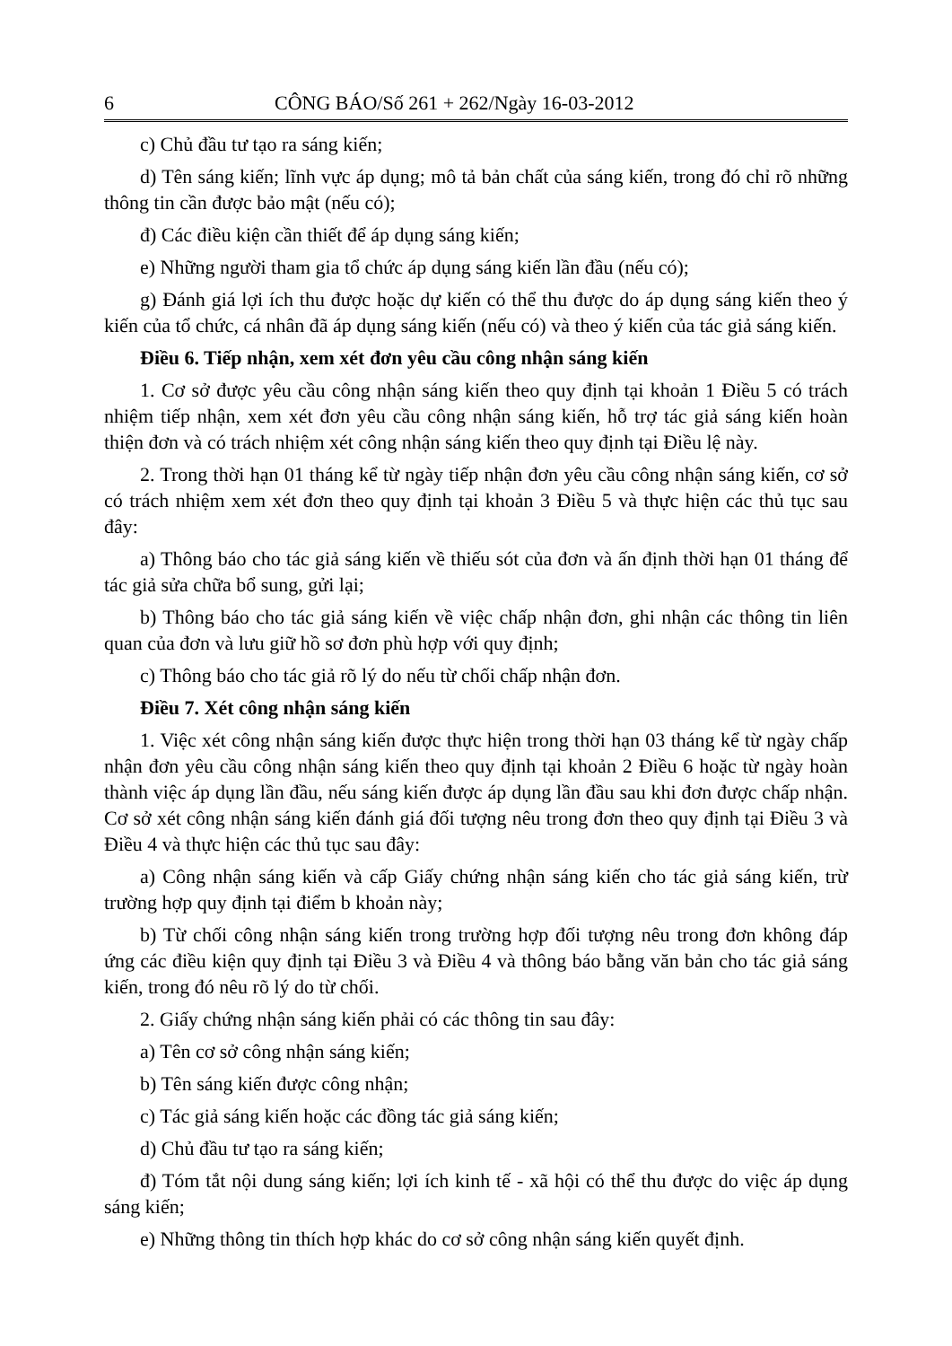6 CÔNG BÁO/Số 261 + 262/Ngày 16-03-2012
c) Chủ đầu tư tạo ra sáng kiến;
d) Tên sáng kiến; lĩnh vực áp dụng; mô tả bản chất của sáng kiến, trong đó chỉ rõ những thông tin cần được bảo mật (nếu có);
đ) Các điều kiện cần thiết để áp dụng sáng kiến;
e) Những người tham gia tổ chức áp dụng sáng kiến lần đầu (nếu có);
g) Đánh giá lợi ích thu được hoặc dự kiến có thể thu được do áp dụng sáng kiến theo ý kiến của tổ chức, cá nhân đã áp dụng sáng kiến (nếu có) và theo ý kiến của tác giả sáng kiến.
Điều 6. Tiếp nhận, xem xét đơn yêu cầu công nhận sáng kiến
1. Cơ sở được yêu cầu công nhận sáng kiến theo quy định tại khoản 1 Điều 5 có trách nhiệm tiếp nhận, xem xét đơn yêu cầu công nhận sáng kiến, hỗ trợ tác giả sáng kiến hoàn thiện đơn và có trách nhiệm xét công nhận sáng kiến theo quy định tại Điều lệ này.
2. Trong thời hạn 01 tháng kể từ ngày tiếp nhận đơn yêu cầu công nhận sáng kiến, cơ sở có trách nhiệm xem xét đơn theo quy định tại khoản 3 Điều 5 và thực hiện các thủ tục sau đây:
a) Thông báo cho tác giả sáng kiến về thiếu sót của đơn và ấn định thời hạn 01 tháng để tác giả sửa chữa bổ sung, gửi lại;
b) Thông báo cho tác giả sáng kiến về việc chấp nhận đơn, ghi nhận các thông tin liên quan của đơn và lưu giữ hồ sơ đơn phù hợp với quy định;
c) Thông báo cho tác giả rõ lý do nếu từ chối chấp nhận đơn.
Điều 7. Xét công nhận sáng kiến
1. Việc xét công nhận sáng kiến được thực hiện trong thời hạn 03 tháng kể từ ngày chấp nhận đơn yêu cầu công nhận sáng kiến theo quy định tại khoản 2 Điều 6 hoặc từ ngày hoàn thành việc áp dụng lần đầu, nếu sáng kiến được áp dụng lần đầu sau khi đơn được chấp nhận. Cơ sở xét công nhận sáng kiến đánh giá đối tượng nêu trong đơn theo quy định tại Điều 3 và Điều 4 và thực hiện các thủ tục sau đây:
a) Công nhận sáng kiến và cấp Giấy chứng nhận sáng kiến cho tác giả sáng kiến, trừ trường hợp quy định tại điểm b khoản này;
b) Từ chối công nhận sáng kiến trong trường hợp đối tượng nêu trong đơn không đáp ứng các điều kiện quy định tại Điều 3 và Điều 4 và thông báo bằng văn bản cho tác giả sáng kiến, trong đó nêu rõ lý do từ chối.
2. Giấy chứng nhận sáng kiến phải có các thông tin sau đây:
a) Tên cơ sở công nhận sáng kiến;
b) Tên sáng kiến được công nhận;
c) Tác giả sáng kiến hoặc các đồng tác giả sáng kiến;
d) Chủ đầu tư tạo ra sáng kiến;
đ) Tóm tắt nội dung sáng kiến; lợi ích kinh tế - xã hội có thể thu được do việc áp dụng sáng kiến;
e) Những thông tin thích hợp khác do cơ sở công nhận sáng kiến quyết định.